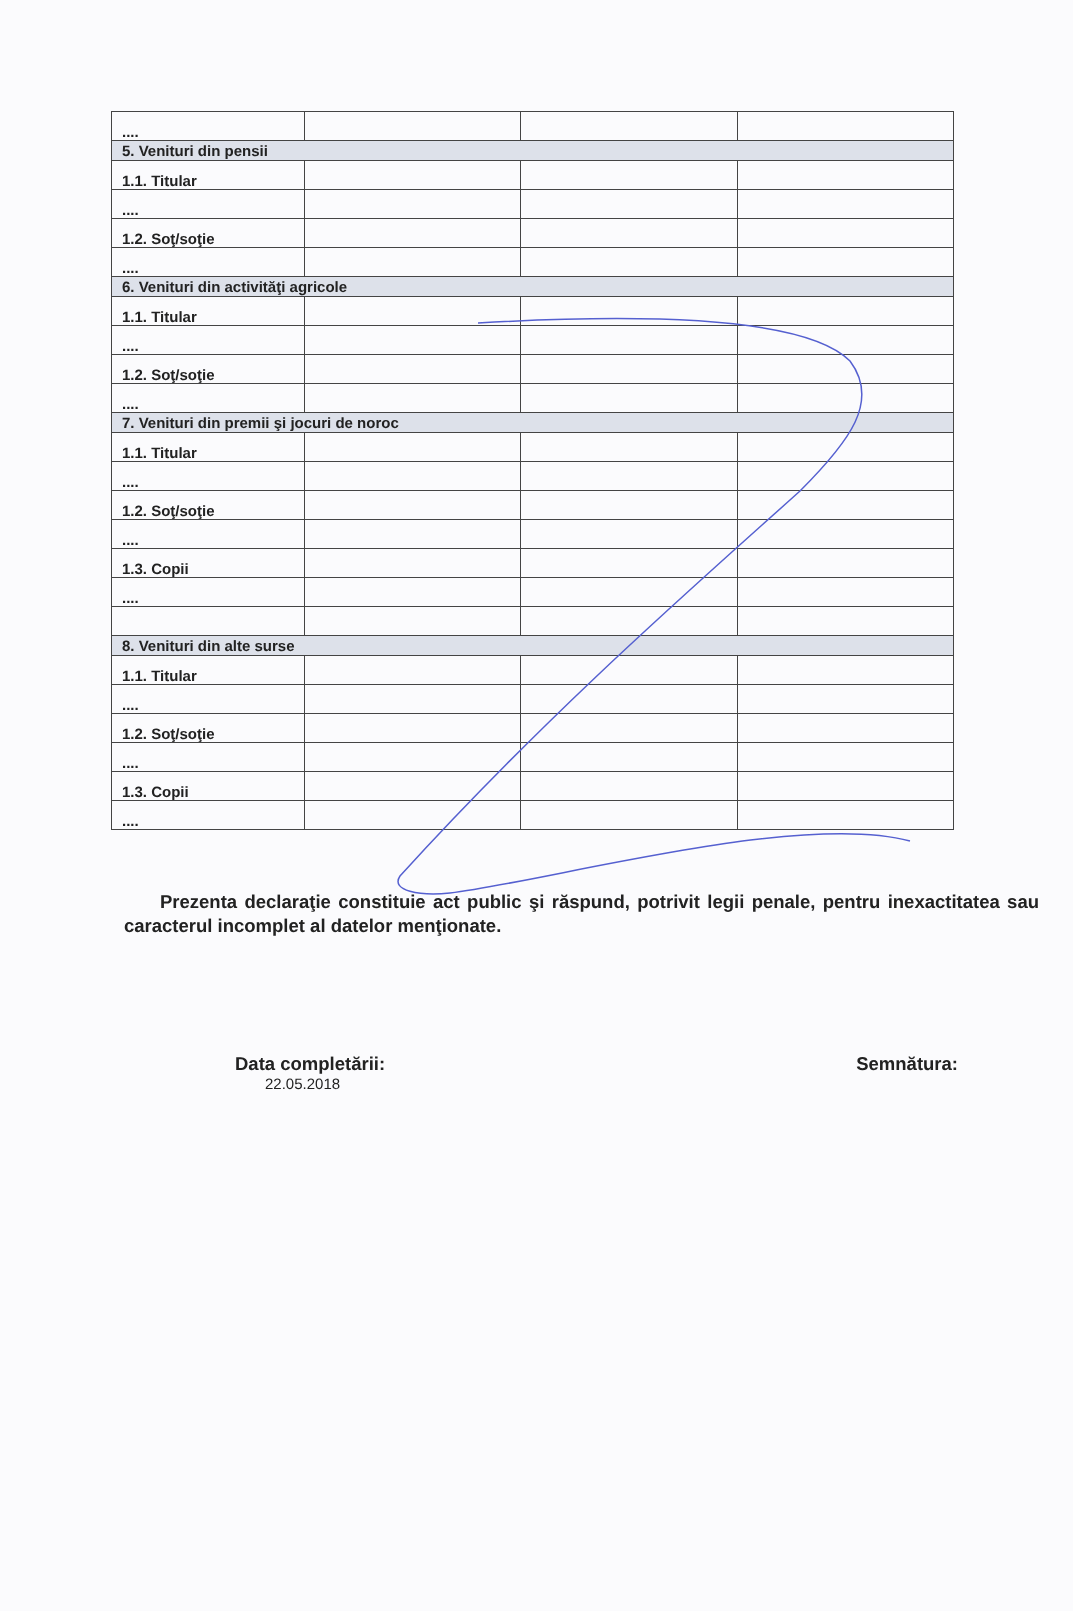| .... | | | |
| 5. Venituri din pensii | | | |
| 1.1. Titular | | | |
| .... | | | |
| 1.2. Soţ/soţie | | | |
| .... | | | |
| 6. Venituri din activităţi agricole | | | |
| 1.1. Titular | | | |
| .... | | | |
| 1.2. Soţ/soţie | | | |
| .... | | | |
| 7. Venituri din premii şi jocuri de noroc | | | |
| 1.1. Titular | | | |
| .... | | | |
| 1.2. Soţ/soţie | | | |
| .... | | | |
| 1.3. Copii | | | |
| .... | | | |
| 8. Venituri din alte surse | | | |
| 1.1. Titular | | | |
| .... | | | |
| 1.2. Soţ/soţie | | | |
| .... | | | |
| 1.3. Copii | | | |
| .... | | | |
Prezenta declaraţie constituie act public şi răspund, potrivit legii penale, pentru inexactitatea sau caracterul incomplet al datelor menţionate.
Data completării:
22.05.2018
Semnătura: